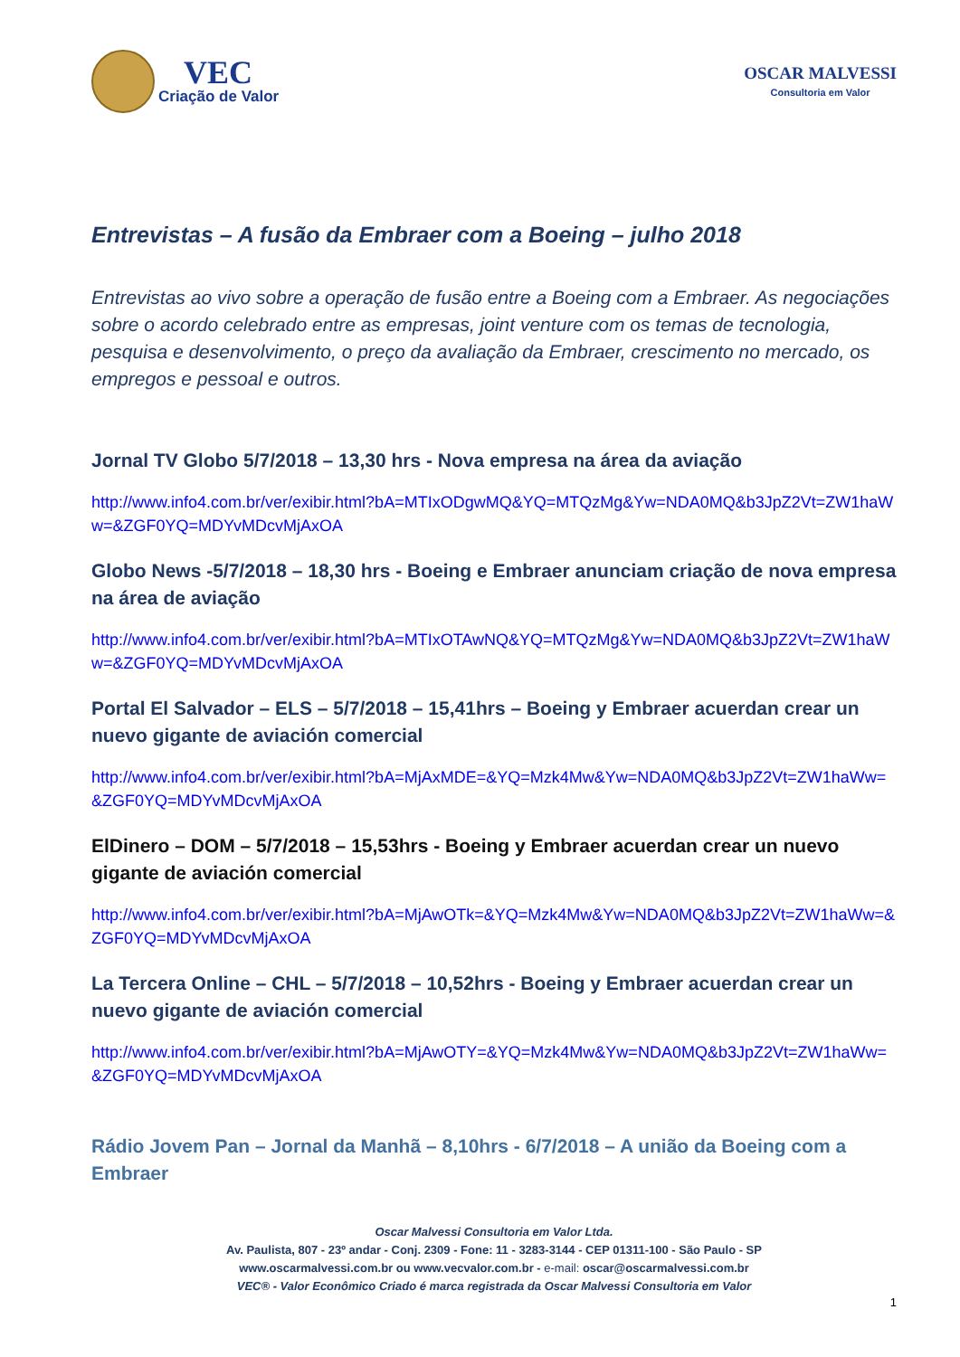VEC
Criação de Valor
OSCAR MALVESSI
Consultoria em Valor
Entrevistas – A fusão da Embraer com a Boeing – julho 2018
Entrevistas ao vivo sobre a operação de fusão entre a Boeing com a Embraer. As negociações sobre o acordo celebrado entre as empresas, joint venture com os temas de tecnologia, pesquisa e desenvolvimento, o preço da avaliação da Embraer, crescimento no mercado, os empregos e pessoal e outros.
Jornal TV Globo 5/7/2018 – 13,30 hrs - Nova empresa na área da aviação
http://www.info4.com.br/ver/exibir.html?bA=MTIxODgwMQ&YQ=MTQzMg&Yw=NDA0MQ&b3JpZ2Vt=ZW1haWw=&ZGF0YQ=MDYvMDcvMjAxOA
Globo News -5/7/2018 – 18,30 hrs - Boeing e Embraer anunciam criação de nova empresa na área de aviação
http://www.info4.com.br/ver/exibir.html?bA=MTIxOTAwNQ&YQ=MTQzMg&Yw=NDA0MQ&b3JpZ2Vt=ZW1haWw=&ZGF0YQ=MDYvMDcvMjAxOA
Portal El Salvador – ELS – 5/7/2018 – 15,41hrs – Boeing y Embraer acuerdan crear un nuevo gigante de aviación comercial
http://www.info4.com.br/ver/exibir.html?bA=MjAxMDE=&YQ=Mzk4Mw&Yw=NDA0MQ&b3JpZ2Vt=ZW1haWw=&ZGF0YQ=MDYvMDcvMjAxOA
ElDinero – DOM – 5/7/2018 – 15,53hrs - Boeing y Embraer acuerdan crear un nuevo gigante de aviación comercial
http://www.info4.com.br/ver/exibir.html?bA=MjAwOTk=&YQ=Mzk4Mw&Yw=NDA0MQ&b3JpZ2Vt=ZW1haWw=&ZGF0YQ=MDYvMDcvMjAxOA
La Tercera Online – CHL – 5/7/2018 – 10,52hrs - Boeing y Embraer acuerdan crear un nuevo gigante de aviación comercial
http://www.info4.com.br/ver/exibir.html?bA=MjAwOTY=&YQ=Mzk4Mw&Yw=NDA0MQ&b3JpZ2Vt=ZW1haWw=&ZGF0YQ=MDYvMDcvMjAxOA
Rádio Jovem Pan – Jornal da Manhã – 8,10hrs - 6/7/2018 – A união da Boeing com a Embraer
Oscar Malvessi Consultoria em Valor Ltda.
Av. Paulista, 807 - 23º andar - Conj. 2309 - Fone: 11 - 3283-3144 - CEP 01311-100 - São Paulo - SP
www.oscarmalvessi.com.br ou www.vecvalor.com.br - e-mail: oscar@oscarmalvessi.com.br
VEC® - Valor Econômico Criado é marca registrada da Oscar Malvessi Consultoria em Valor
1